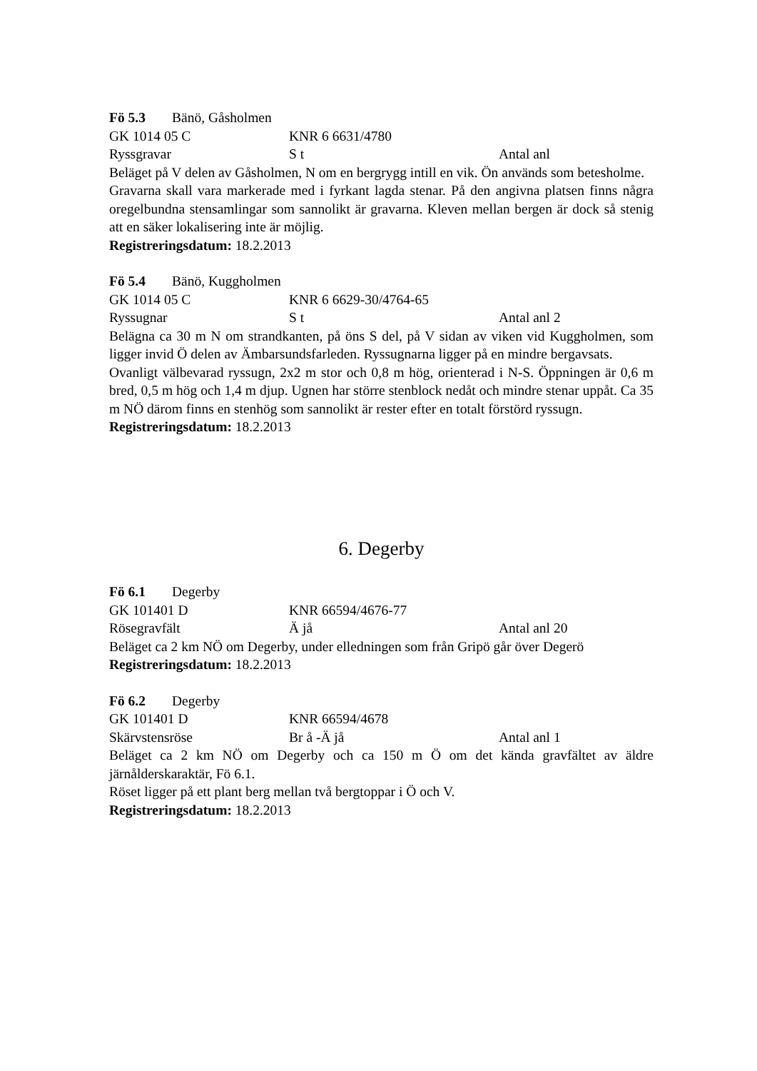Fö 5.3 Bänö, Gåsholmen
GK 1014 05 C KNR 6 6631/4780
Ryssgravar S t Antal anl
Beläget på V delen av Gåsholmen, N om en bergrygg intill en vik. Ön används som betesholme.
Gravarna skall vara markerade med i fyrkant lagda stenar. På den angivna platsen finns några oregelbundna stensamlingar som sannolikt är gravarna. Kleven mellan bergen är dock så stenig att en säker lokalisering inte är möjlig.
Registreringsdatum: 18.2.2013
Fö 5.4 Bänö, Kuggholmen
GK 1014 05 C KNR 6 6629-30/4764-65
Ryssugnar S t Antal anl 2
Belägna ca 30 m N om strandkanten, på öns S del, på V sidan av viken vid Kuggholmen, som ligger invid Ö delen av Ämbarsundsfarleden. Ryssugnarna ligger på en mindre bergavsats.
Ovanligt välbevarad ryssugn, 2x2 m stor och 0,8 m hög, orienterad i N-S. Öppningen är 0,6 m bred, 0,5 m hög och 1,4 m djup. Ugnen har större stenblock nedåt och mindre stenar uppåt. Ca 35 m NÖ därom finns en stenhög som sannolikt är rester efter en totalt förstörd ryssugn.
Registreringsdatum: 18.2.2013
6. Degerby
Fö 6.1 Degerby
GK 101401 D KNR 66594/4676-77
Rösegravfält Ä jå Antal anl 20
Beläget ca 2 km NÖ om Degerby, under elledningen som från Gripö går över Degerö
Registreringsdatum: 18.2.2013
Fö 6.2 Degerby
GK 101401 D KNR 66594/4678
Skärvstensröse Br å -Ä jå Antal anl 1
Beläget ca 2 km NÖ om Degerby och ca 150 m Ö om det kända gravfältet av äldre järnålderskaraktär, Fö 6.1.
Röset ligger på ett plant berg mellan två bergtoppar i Ö och V.
Registreringsdatum: 18.2.2013